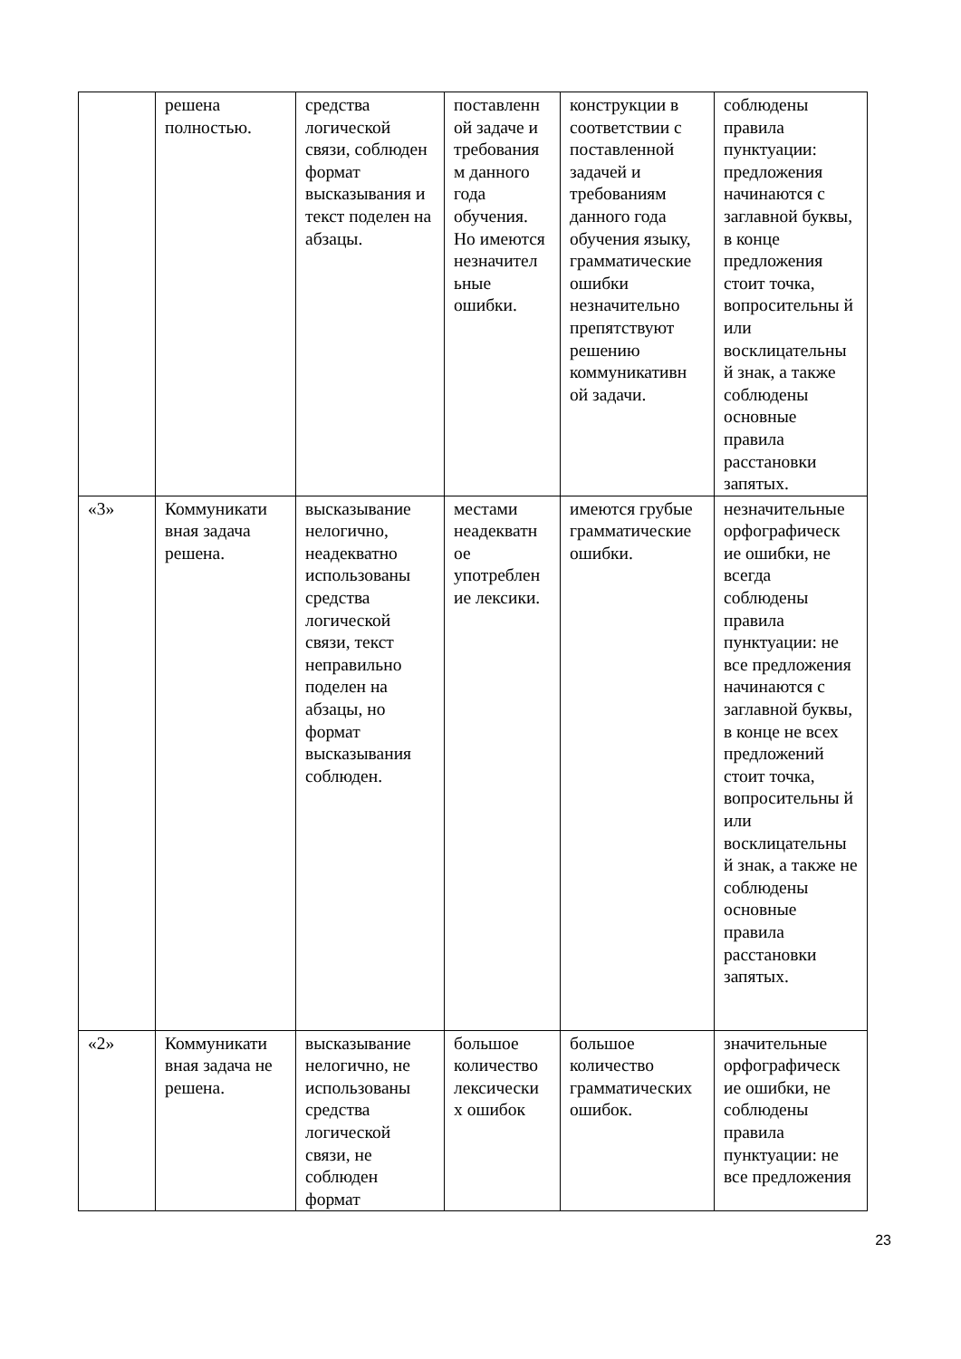| | решена полностью. | средства логической связи, соблюден формат высказывания и текст поделен на абзацы. | поставленн ой задаче и требования м данного года обучения. Но имеются незначител ьные ошибки. | конструкции в соответствии с поставленной задачей и требованиям данного года обучения языку, грамматические ошибки незначительно препятствуют решению коммуникативн ой задачи. | соблюдены правила пунктуации: предложения начинаются с заглавной буквы, в конце предложения стоит точка, вопросительны й или восклицательны й знак, а также соблюдены основные правила расстановки запятых. |
| «3» | Коммуникати вная задача решена. | высказывание нелогично, неадекватно использованы средства логической связи, текст неправильно поделен на абзацы, но формат высказывания соблюден. | местами неадекватн ое употреблен ие лексики. | имеются грубые грамматические ошибки. | незначительные орфографическ ие ошибки, не всегда соблюдены правила пунктуации: не все предложения начинаются с заглавной буквы, в конце не всех предложений стоит точка, вопросительны й или восклицательны й знак, а также не соблюдены основные правила расстановки запятых. |
| «2» | Коммуникати вная задача не решена. | высказывание нелогично, не использованы средства логической связи, не соблюден формат | большое количество лексически х ошибок | большое количество грамматических ошибок. | значительные орфографическ ие ошибки, не соблюдены правила пунктуации: не все предложения |
23